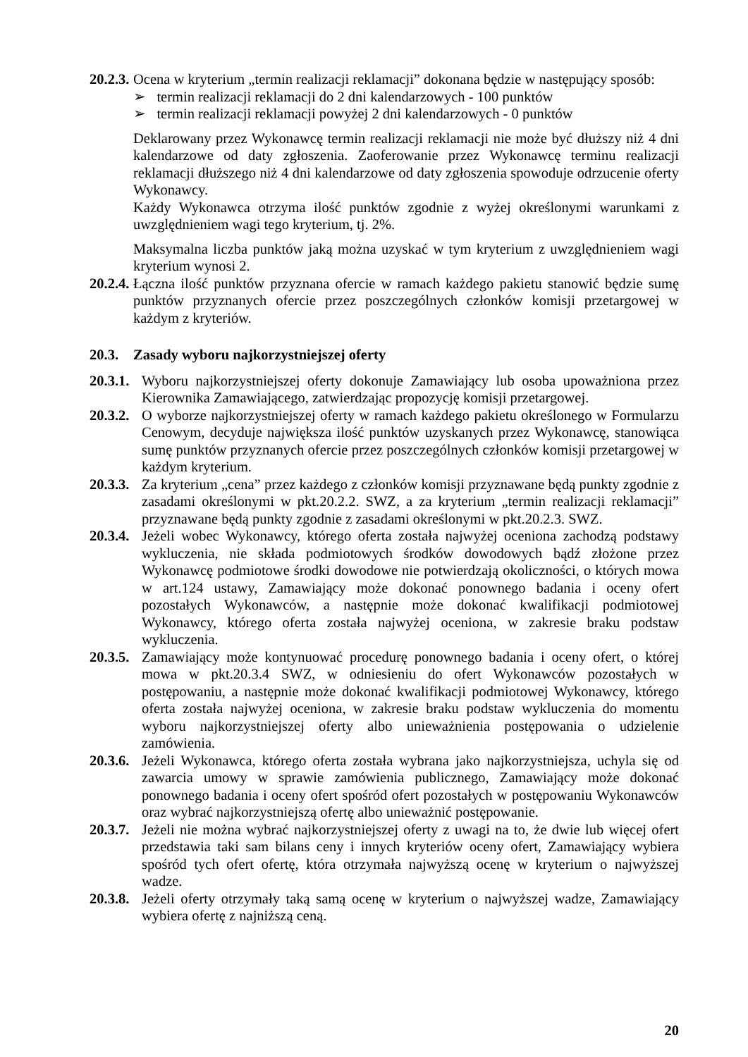20.2.3. Ocena w kryterium „termin realizacji reklamacji” dokonana będzie w następujący sposób:
➢ termin realizacji reklamacji do 2 dni kalendarzowych - 100 punktów
➢ termin realizacji reklamacji powyżej 2 dni kalendarzowych - 0 punktów
Deklarowany przez Wykonawcę termin realizacji reklamacji nie może być dłuższy niż 4 dni kalendarzowe od daty zgłoszenia. Zaoferowanie przez Wykonawcę terminu realizacji reklamacji dłuższego niż 4 dni kalendarzowe od daty zgłoszenia spowoduje odrzucenie oferty Wykonawcy.
Każdy Wykonawca otrzyma ilość punktów zgodnie z wyżej określonymi warunkami z uwzględnieniem wagi tego kryterium, tj. 2%.
Maksymalna liczba punktów jaką można uzyskać w tym kryterium z uwzględnieniem wagi kryterium wynosi 2.
20.2.4. Łączna ilość punktów przyznana ofercie w ramach każdego pakietu stanowić będzie sumę punktów przyznanych ofercie przez poszczególnych członków komisji przetargowej w każdym z kryteriów.
20.3. Zasady wyboru najkorzystniejszej oferty
20.3.1. Wyboru najkorzystniejszej oferty dokonuje Zamawiający lub osoba upoważniona przez Kierownika Zamawiającego, zatwierdzając propozycję komisji przetargowej.
20.3.2. O wyborze najkorzystniejszej oferty w ramach każdego pakietu określonego w Formularzu Cenowym, decyduje największa ilość punktów uzyskanych przez Wykonawcę, stanowiąca sumę punktów przyznanych ofercie przez poszczególnych członków komisji przetargowej w każdym kryterium.
20.3.3. Za kryterium „cena” przez każdego z członków komisji przyznawane będą punkty zgodnie z zasadami określonymi w pkt.20.2.2. SWZ, a za kryterium „termin realizacji reklamacji” przyznawane będą punkty zgodnie z zasadami określonymi w pkt.20.2.3. SWZ.
20.3.4. Jeżeli wobec Wykonawcy, którego oferta została najwyżej oceniona zachodzą podstawy wykluczenia, nie składa podmiotowych środków dowodowych bądź złożone przez Wykonawcę podmiotowe środki dowodowe nie potwierdzają okoliczności, o których mowa w art.124 ustawy, Zamawiający może dokonać ponownego badania i oceny ofert pozostałych Wykonawców, a następnie może dokonać kwalifikacji podmiotowej Wykonawcy, którego oferta została najwyżej oceniona, w zakresie braku podstaw wykluczenia.
20.3.5. Zamawiający może kontynuować procedurę ponownego badania i oceny ofert, o której mowa w pkt.20.3.4 SWZ, w odniesieniu do ofert Wykonawców pozostałych w postępowaniu, a następnie może dokonać kwalifikacji podmiotowej Wykonawcy, którego oferta została najwyżej oceniona, w zakresie braku podstaw wykluczenia do momentu wyboru najkorzystniejszej oferty albo unieważnienia postępowania o udzielenie zamówienia.
20.3.6. Jeżeli Wykonawca, którego oferta została wybrana jako najkorzystniejsza, uchyla się od zawarcia umowy w sprawie zamówienia publicznego, Zamawiający może dokonać ponownego badania i oceny ofert spośród ofert pozostałych w postępowaniu Wykonawców oraz wybrać najkorzystniejszą ofertę albo unieważnić postępowanie.
20.3.7. Jeżeli nie można wybrać najkorzystniejszej oferty z uwagi na to, że dwie lub więcej ofert przedstawia taki sam bilans ceny i innych kryteriów oceny ofert, Zamawiający wybiera spośród tych ofert ofertę, która otrzymała najwyższą ocenę w kryterium o najwyższej wadze.
20.3.8. Jeżeli oferty otrzymały taką samą ocenę w kryterium o najwyższej wadze, Zamawiający wybiera ofertę z najniższą ceną.
20